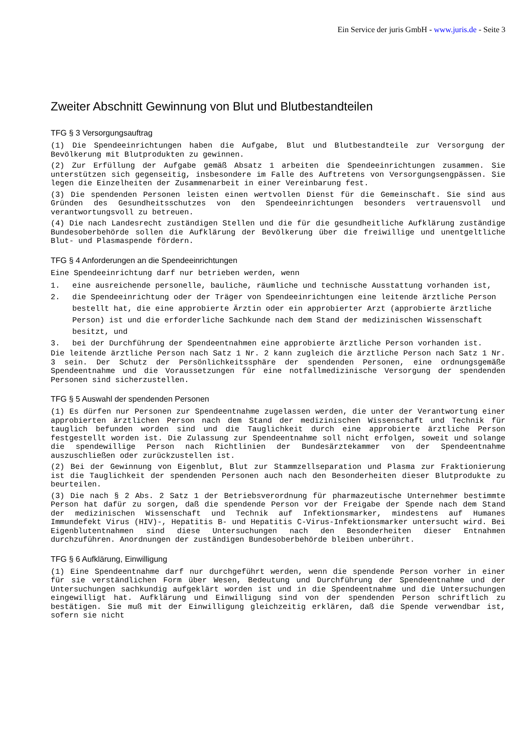Ein Service der juris GmbH - www.juris.de - Seite 3
Zweiter Abschnitt Gewinnung von Blut und Blutbestandteilen
TFG § 3 Versorgungsauftrag
(1) Die Spendeeinrichtungen haben die Aufgabe, Blut und Blutbestandteile zur Versorgung der Bevölkerung mit Blutprodukten zu gewinnen.
(2) Zur Erfüllung der Aufgabe gemäß Absatz 1 arbeiten die Spendeeinrichtungen zusammen. Sie unterstützen sich gegenseitig, insbesondere im Falle des Auftretens von Versorgungsengpässen. Sie legen die Einzelheiten der Zusammenarbeit in einer Vereinbarung fest.
(3) Die spendenden Personen leisten einen wertvollen Dienst für die Gemeinschaft. Sie sind aus Gründen des Gesundheitsschutzes von den Spendeeinrichtungen besonders vertrauensvoll und verantwortungsvoll zu betreuen.
(4) Die nach Landesrecht zuständigen Stellen und die für die gesundheitliche Aufklärung zuständige Bundesoberbehörde sollen die Aufklärung der Bevölkerung über die freiwillige und unentgeltliche Blut- und Plasmaspende fördern.
TFG § 4 Anforderungen an die Spendeeinrichtungen
Eine Spendeeinrichtung darf nur betrieben werden, wenn
1. eine ausreichende personelle, bauliche, räumliche und technische Ausstattung vorhanden ist,
2. die Spendeeinrichtung oder der Träger von Spendeeinrichtungen eine leitende ärztliche Person bestellt hat, die eine approbierte Ärztin oder ein approbierter Arzt (approbierte ärztliche Person) ist und die erforderliche Sachkunde nach dem Stand der medizinischen Wissenschaft besitzt, und
3. bei der Durchführung der Spendeentnahmen eine approbierte ärztliche Person vorhanden ist.
Die leitende ärztliche Person nach Satz 1 Nr. 2 kann zugleich die ärztliche Person nach Satz 1 Nr. 3 sein. Der Schutz der Persönlichkeitssphäre der spendenden Personen, eine ordnungsgemäße Spendeentnahme und die Voraussetzungen für eine notfallmedizinische Versorgung der spendenden Personen sind sicherzustellen.
TFG § 5 Auswahl der spendenden Personen
(1) Es dürfen nur Personen zur Spendeentnahme zugelassen werden, die unter der Verantwortung einer approbierten ärztlichen Person nach dem Stand der medizinischen Wissenschaft und Technik für tauglich befunden worden sind und die Tauglichkeit durch eine approbierte ärztliche Person festgestellt worden ist. Die Zulassung zur Spendeentnahme soll nicht erfolgen, soweit und solange die spendewillige Person nach Richtlinien der Bundesärztekammer von der Spendeentnahme auszuschließen oder zurückzustellen ist.
(2) Bei der Gewinnung von Eigenblut, Blut zur Stammzellseparation und Plasma zur Fraktionierung ist die Tauglichkeit der spendenden Personen auch nach den Besonderheiten dieser Blutprodukte zu beurteilen.
(3) Die nach § 2 Abs. 2 Satz 1 der Betriebsverordnung für pharmazeutische Unternehmer bestimmte Person hat dafür zu sorgen, daß die spendende Person vor der Freigabe der Spende nach dem Stand der medizinischen Wissenschaft und Technik auf Infektionsmarker, mindestens auf Humanes Immundefekt Virus (HIV)-, Hepatitis B- und Hepatitis C-Virus-Infektionsmarker untersucht wird. Bei Eigenblutentnahmen sind diese Untersuchungen nach den Besonderheiten dieser Entnahmen durchzuführen. Anordnungen der zuständigen Bundesoberbehörde bleiben unberührt.
TFG § 6 Aufklärung, Einwilligung
(1) Eine Spendeentnahme darf nur durchgeführt werden, wenn die spendende Person vorher in einer für sie verständlichen Form über Wesen, Bedeutung und Durchführung der Spendeentnahme und der Untersuchungen sachkundig aufgeklärt worden ist und in die Spendeentnahme und die Untersuchungen eingewilligt hat. Aufklärung und Einwilligung sind von der spendenden Person schriftlich zu bestätigen. Sie muß mit der Einwilligung gleichzeitig erklären, daß die Spende verwendbar ist, sofern sie nicht